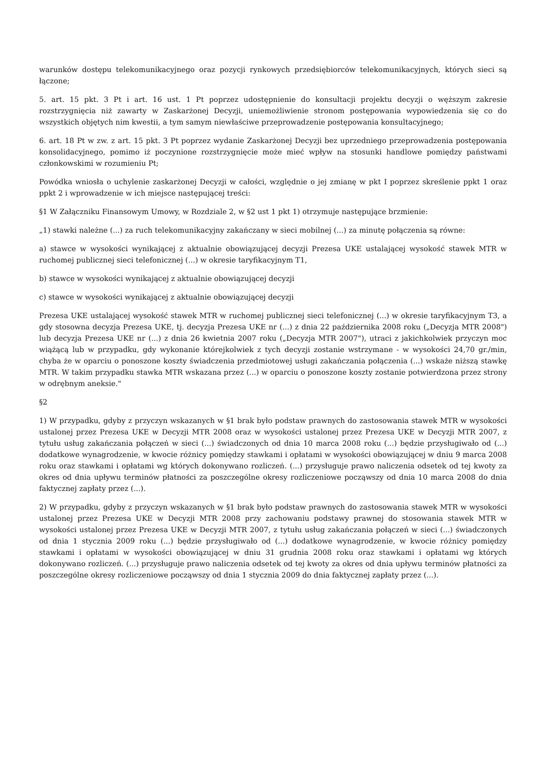warunków dostępu telekomunikacyjnego oraz pozycji rynkowych przedsiębiorców telekomunikacyjnych, których sieci są łączone;
5. art. 15 pkt. 3 Pt i art. 16 ust. 1 Pt poprzez udostępnienie do konsultacji projektu decyzji o węższym zakresie rozstrzygnięcia niż zawarty w Zaskarżonej Decyzji, uniemożliwienie stronom postępowania wypowiedzenia się co do wszystkich objętych nim kwestii, a tym samym niewłaściwe przeprowadzenie postępowania konsultacyjnego;
6. art. 18 Pt w zw. z art. 15 pkt. 3 Pt poprzez wydanie Zaskarżonej Decyzji bez uprzedniego przeprowadzenia postępowania konsolidacyjnego, pomimo iż poczynione rozstrzygnięcie może mieć wpływ na stosunki handlowe pomiędzy państwami członkowskimi w rozumieniu Pt;
Powódka wniosła o uchylenie zaskarżonej Decyzji w całości, względnie o jej zmianę w pkt I poprzez skreślenie ppkt 1 oraz ppkt 2 i wprowadzenie w ich miejsce następującej treści:
§1 W Załączniku Finansowym Umowy, w Rozdziale 2, w §2 ust 1 pkt 1) otrzymuje następujące brzmienie:
„1) stawki należne (...) za ruch telekomunikacyjny zakańczany w sieci mobilnej (...) za minutę połączenia są równe:
a) stawce w wysokości wynikającej z aktualnie obowiązującej decyzji Prezesa UKE ustalającej wysokość stawek MTR w ruchomej publicznej sieci telefonicznej (...) w okresie taryfikacyjnym T1,
b) stawce w wysokości wynikającej z aktualnie obowiązującej decyzji
c) stawce w wysokości wynikającej z aktualnie obowiązującej decyzji
Prezesa UKE ustalającej wysokość stawek MTR w ruchomej publicznej sieci telefonicznej (...) w okresie taryfikacyjnym T3, a gdy stosowna decyzja Prezesa UKE, tj. decyzja Prezesa UKE nr (...) z dnia 22 października 2008 roku („Decyzja MTR 2008") lub decyzja Prezesa UKE nr (...) z dnia 26 kwietnia 2007 roku („Decyzja MTR 2007"), utraci z jakichkolwiek przyczyn moc wiążącą lub w przypadku, gdy wykonanie którejkolwiek z tych decyzji zostanie wstrzymane - w wysokości 24,70 gr./min, chyba że w oparciu o ponoszone koszty świadczenia przedmiotowej usługi zakańczania połączenia (...) wskaże niższą stawkę MTR. W takim przypadku stawka MTR wskazana przez (...) w oparciu o ponoszone koszty zostanie potwierdzona przez strony w odrębnym aneksie."
§2
1) W przypadku, gdyby z przyczyn wskazanych w §1 brak było podstaw prawnych do zastosowania stawek MTR w wysokości ustalonej przez Prezesa UKE w Decyzji MTR 2008 oraz w wysokości ustalonej przez Prezesa UKE w Decyzji MTR 2007, z tytułu usług zakańczania połączeń w sieci (...) świadczonych od dnia 10 marca 2008 roku (...) będzie przysługiwało od (...) dodatkowe wynagrodzenie, w kwocie różnicy pomiędzy stawkami i opłatami w wysokości obowiązującej w dniu 9 marca 2008 roku oraz stawkami i opłatami wg których dokonywano rozliczeń. (...) przysługuje prawo naliczenia odsetek od tej kwoty za okres od dnia upływu terminów płatności za poszczególne okresy rozliczeniowe począwszy od dnia 10 marca 2008 do dnia faktycznej zapłaty przez (...).
2) W przypadku, gdyby z przyczyn wskazanych w §1 brak było podstaw prawnych do zastosowania stawek MTR w wysokości ustalonej przez Prezesa UKE w Decyzji MTR 2008 przy zachowaniu podstawy prawnej do stosowania stawek MTR w wysokości ustalonej przez Prezesa UKE w Decyzji MTR 2007, z tytułu usług zakańczania połączeń w sieci (...) świadczonych od dnia 1 stycznia 2009 roku (...) będzie przysługiwało od (...) dodatkowe wynagrodzenie, w kwocie różnicy pomiędzy stawkami i opłatami w wysokości obowiązującej w dniu 31 grudnia 2008 roku oraz stawkami i opłatami wg których dokonywano rozliczeń. (...) przysługuje prawo naliczenia odsetek od tej kwoty za okres od dnia upływu terminów płatności za poszczególne okresy rozliczeniowe począwszy od dnia 1 stycznia 2009 do dnia faktycznej zapłaty przez (...).